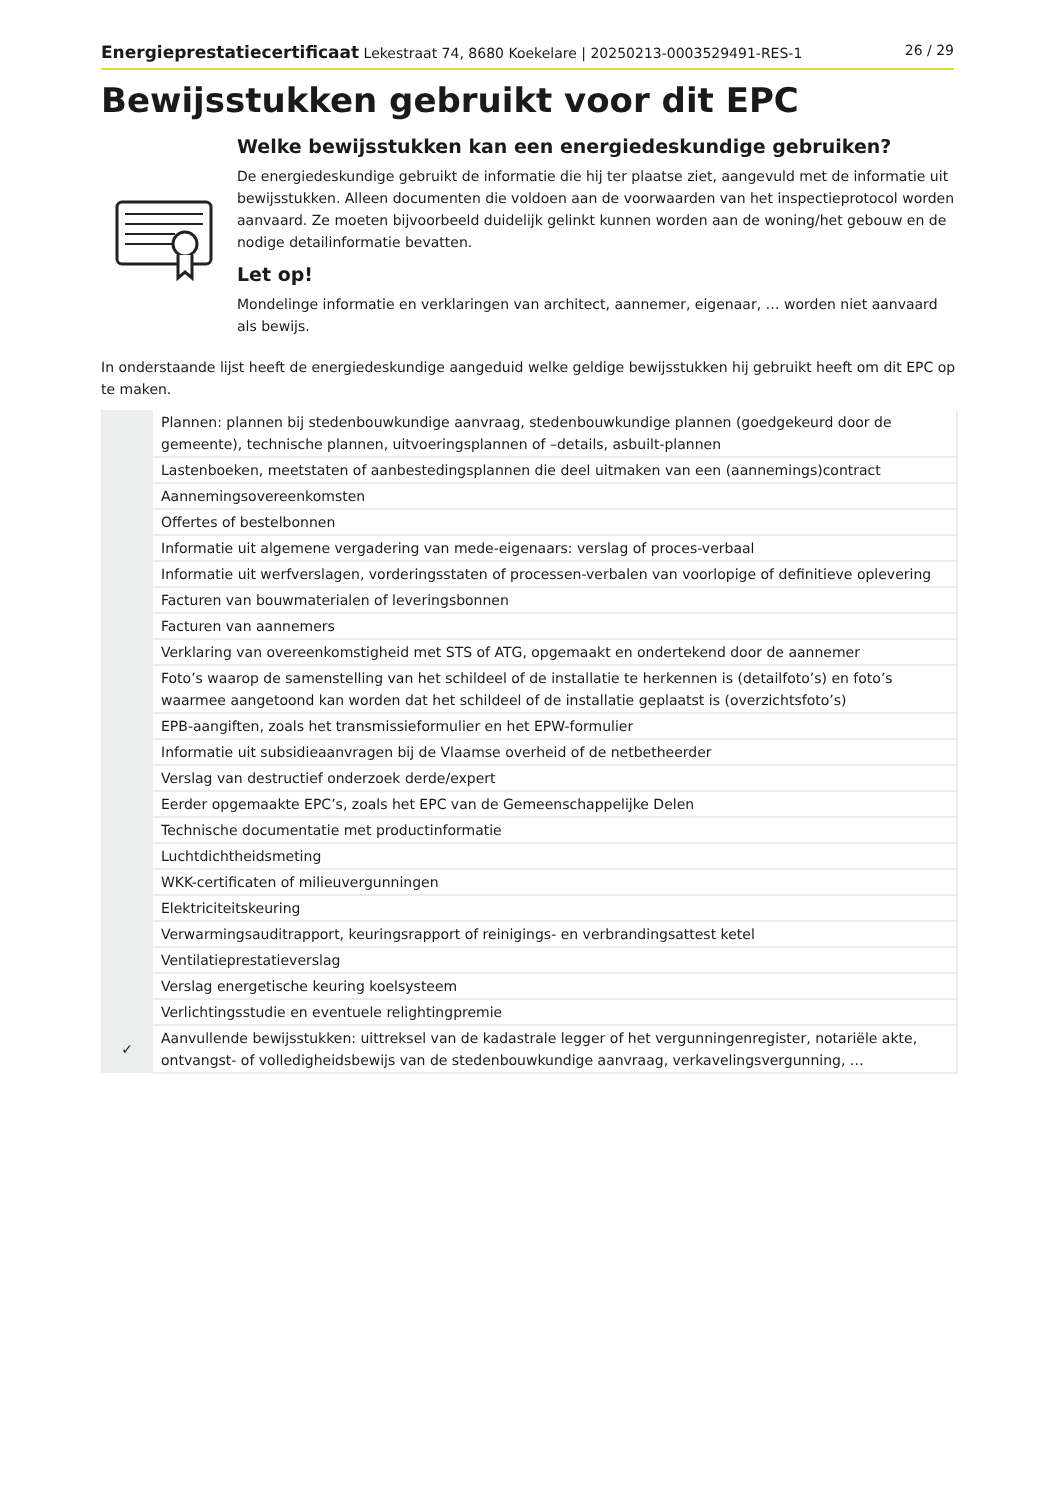Energieprestatiecertificaat Lekestraat 74, 8680 Koekelare | 20250213-0003529491-RES-1 26 / 29
Bewijsstukken gebruikt voor dit EPC
Welke bewijsstukken kan een energiedeskundige gebruiken?
De energiedeskundige gebruikt de informatie die hij ter plaatse ziet, aangevuld met de informatie uit bewijsstukken. Alleen documenten die voldoen aan de voorwaarden van het inspectieprotocol worden aanvaard. Ze moeten bijvoorbeeld duidelijk gelinkt kunnen worden aan de woning/het gebouw en de nodige detailinformatie bevatten.
Let op!
Mondelinge informatie en verklaringen van architect, aannemer, eigenaar, … worden niet aanvaard als bewijs.
In onderstaande lijst heeft de energiedeskundige aangeduid welke geldige bewijsstukken hij gebruikt heeft om dit EPC op te maken.
| | Plannen: plannen bij stedenbouwkundige aanvraag, stedenbouwkundige plannen (goedgekeurd door de gemeente), technische plannen, uitvoeringsplannen of –details, asbuilt-plannen |
| | Lastenboeken, meetstaten of aanbestedingsplannen die deel uitmaken van een (aannemings)contract |
| | Aannemingsovereenkomsten |
| | Offertes of bestelbonnen |
| | Informatie uit algemene vergadering van mede-eigenaars: verslag of proces-verbaal |
| | Informatie uit werfverslagen, vorderingsstaten of processen-verbalen van voorlopige of definitieve oplevering |
| | Facturen van bouwmaterialen of leveringsbonnen |
| | Facturen van aannemers |
| | Verklaring van overeenkomstigheid met STS of ATG, opgemaakt en ondertekend door de aannemer |
| | Foto’s waarop de samenstelling van het schildeel of de installatie te herkennen is (detailfoto’s) en foto’s waarmee aangetoond kan worden dat het schildeel of de installatie geplaatst is (overzichtsfoto’s) |
| | EPB-aangiften, zoals het transmissieformulier en het EPW-formulier |
| | Informatie uit subsidieaanvragen bij de Vlaamse overheid of de netbetheerder |
| | Verslag van destructief onderzoek derde/expert |
| | Eerder opgemaakte EPC’s, zoals het EPC van de Gemeenschappelijke Delen |
| | Technische documentatie met productinformatie |
| | Luchtdichtheidsmeting |
| | WKK-certificaten of milieuvergunningen |
| | Elektriciteitskeuring |
| | Verwarmingsauditrapport, keuringsrapport of reinigings- en verbrandingsattest ketel |
| | Ventilatieprestatieverslag |
| | Verslag energetische keuring koelsysteem |
| | Verlichtingsstudie en eventuele relightingpremie |
| ✓ | Aanvullende bewijsstukken: uittreksel van de kadastrale legger of het vergunningenregister, notariële akte, ontvangst- of volledigheidsbewijs van de stedenbouwkundige aanvraag, verkavelingsvergunning, … |